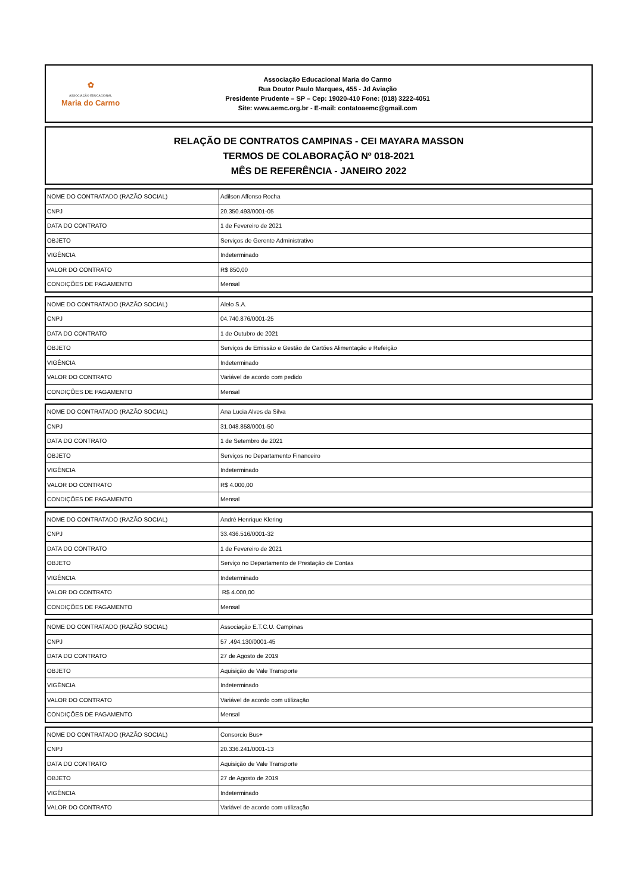✿
ASSOCIAÇÃO EDUCACIONAL
Maria do Carmo
Associação Educacional Maria do Carmo
Rua Doutor Paulo Marques, 455 - Jd Aviação
Presidente Prudente – SP – Cep: 19020-410 Fone: (018) 3222-4051
Site: www.aemc.org.br - E-mail: contatoaemc@gmail.com
RELAÇÃO DE CONTRATOS CAMPINAS - CEI MAYARA MASSON
TERMOS DE COLABORAÇÃO Nº 018-2021
MÊS DE REFERÊNCIA - JANEIRO 2022
| NOME DO CONTRATADO (RAZÃO SOCIAL) | Adilson Affonso Rocha |
| CNPJ | 20.350.493/0001-05 |
| DATA DO CONTRATO | 1 de Fevereiro de 2021 |
| OBJETO | Serviços de Gerente Administrativo |
| VIGÊNCIA | Indeterminado |
| VALOR DO CONTRATO | R$ 850,00 |
| CONDIÇÕES DE PAGAMENTO | Mensal |
| NOME DO CONTRATADO (RAZÃO SOCIAL) | Alelo S.A. |
| CNPJ | 04.740.876/0001-25 |
| DATA DO CONTRATO | 1 de Outubro de 2021 |
| OBJETO | Serviços de Emissão e Gestão de Cartões Alimentação e Refeição |
| VIGÊNCIA | Indeterminado |
| VALOR DO CONTRATO | Variável de acordo com pedido |
| CONDIÇÕES DE PAGAMENTO | Mensal |
| NOME DO CONTRATADO (RAZÃO SOCIAL) | Ana Lucia Alves da Silva |
| CNPJ | 31.048.858/0001-50 |
| DATA DO CONTRATO | 1 de Setembro de 2021 |
| OBJETO | Serviços no Departamento Financeiro |
| VIGÊNCIA | Indeterminado |
| VALOR DO CONTRATO | R$ 4.000,00 |
| CONDIÇÕES DE PAGAMENTO | Mensal |
| NOME DO CONTRATADO (RAZÃO SOCIAL) | André Henrique Klering |
| CNPJ | 33.436.516/0001-32 |
| DATA DO CONTRATO | 1 de Fevereiro de 2021 |
| OBJETO | Serviço no Departamento de Prestação de Contas |
| VIGÊNCIA | Indeterminado |
| VALOR DO CONTRATO | R$ 4.000,00 |
| CONDIÇÕES DE PAGAMENTO | Mensal |
| NOME DO CONTRATADO (RAZÃO SOCIAL) | Associação E.T.C.U. Campinas |
| CNPJ | 57 .494.130/0001-45 |
| DATA DO CONTRATO | 27 de Agosto de 2019 |
| OBJETO | Aquisição de Vale Transporte |
| VIGÊNCIA | Indeterminado |
| VALOR DO CONTRATO | Variável de acordo com utilização |
| CONDIÇÕES DE PAGAMENTO | Mensal |
| NOME DO CONTRATADO (RAZÃO SOCIAL) | Consorcio Bus+ |
| CNPJ | 20.336.241/0001-13 |
| DATA DO CONTRATO | Aquisição de Vale Transporte |
| OBJETO | 27 de Agosto de 2019 |
| VIGÊNCIA | Indeterminado |
| VALOR DO CONTRATO | Variável de acordo com utilização |